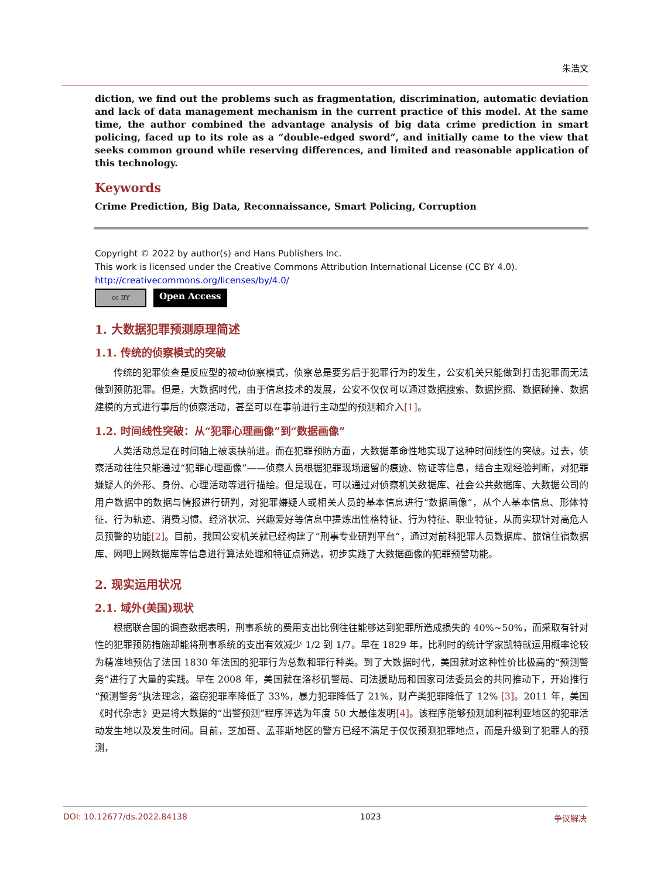朱浩文
diction, we find out the problems such as fragmentation, discrimination, automatic deviation and lack of data management mechanism in the current practice of this model. At the same time, the author combined the advantage analysis of big data crime prediction in smart policing, faced up to its role as a “double-edged sword”, and initially came to the view that seeks common ground while reserving differences, and limited and reasonable application of this technology.
Keywords
Crime Prediction, Big Data, Reconnaissance, Smart Policing, Corruption
Copyright © 2022 by author(s) and Hans Publishers Inc.
This work is licensed under the Creative Commons Attribution International License (CC BY 4.0).
http://creativecommons.org/licenses/by/4.0/
cc BY
Open Access
1. 大数据犯罪预测原理简述
1.1. 传统的侦察模式的突破
传统的犯罪侦查是反应型的被动侦察模式，侦察总是要劣后于犯罪行为的发生，公安机关只能做到打击犯罪而无法做到预防犯罪。但是，大数据时代，由于信息技术的发展，公安不仅仅可以通过数据搜索、数据挖掘、数据碰撞、数据建模的方式进行事后的侦察活动，甚至可以在事前进行主动型的预测和介入[1]。
1.2. 时间线性突破：从“犯罪心理画像”到“数据画像”
人类活动总是在时间轴上被裹挟前进。而在犯罪预防方面，大数据革命性地实现了这种时间线性的突破。过去，侦察活动往往只能通过“犯罪心理画像”——侦察人员根据犯罪现场遗留的痕迹、物证等信息，结合主观经验判断，对犯罪嫌疑人的外形、身份、心理活动等进行描绘。但是现在，可以通过对侦察机关数据库、社会公共数据库、大数据公司的用户数据中的数据与情报进行研判，对犯罪嫌疑人或相关人员的基本信息进行“数据画像”，从个人基本信息、形体特征、行为轨迹、消费习惯、经济状况、兴趣爱好等信息中提炼出性格特征、行为特征、职业特征，从而实现针对高危人员预警的功能[2]。目前，我国公安机关就已经构建了“刑事专业研判平台”，通过对前科犯罪人员数据库、旅馆住宿数据库、网吧上网数据库等信息进行算法处理和特征点筛选，初步实践了大数据画像的犯罪预警功能。
2. 现实运用状况
2.1. 域外(美国)现状
根据联合国的调查数据表明，刑事系统的费用支出比例往往能够达到犯罪所造成损失的 40%~50%，而采取有针对性的犯罪预防措施却能将刑事系统的支出有效减少 1/2 到 1/7。早在 1829 年，比利时的统计学家凯特就运用概率论较为精准地预估了法国 1830 年法国的犯罪行为总数和罪行种类。到了大数据时代，美国就对这种性价比极高的“预测警务”进行了大量的实践。早在 2008 年，美国就在洛杉矶警局、司法援助局和国家司法委员会的共同推动下，开始推行“预测警务”执法理念，盗窃犯罪率降低了 33%，暴力犯罪降低了 21%，财产类犯罪降低了 12% [3]。2011 年，美国《时代杂志》更是将大数据的“出警预测”程序评选为年度 50 大最佳发明[4]。该程序能够预测加利福利亚地区的犯罪活动发生地以及发生时间。目前，芝加哥、孟菲斯地区的警方已经不满足于仅仅预测犯罪地点，而是升级到了犯罪人的预测，
DOI: 10.12677/ds.2022.84138 1023 争议解决